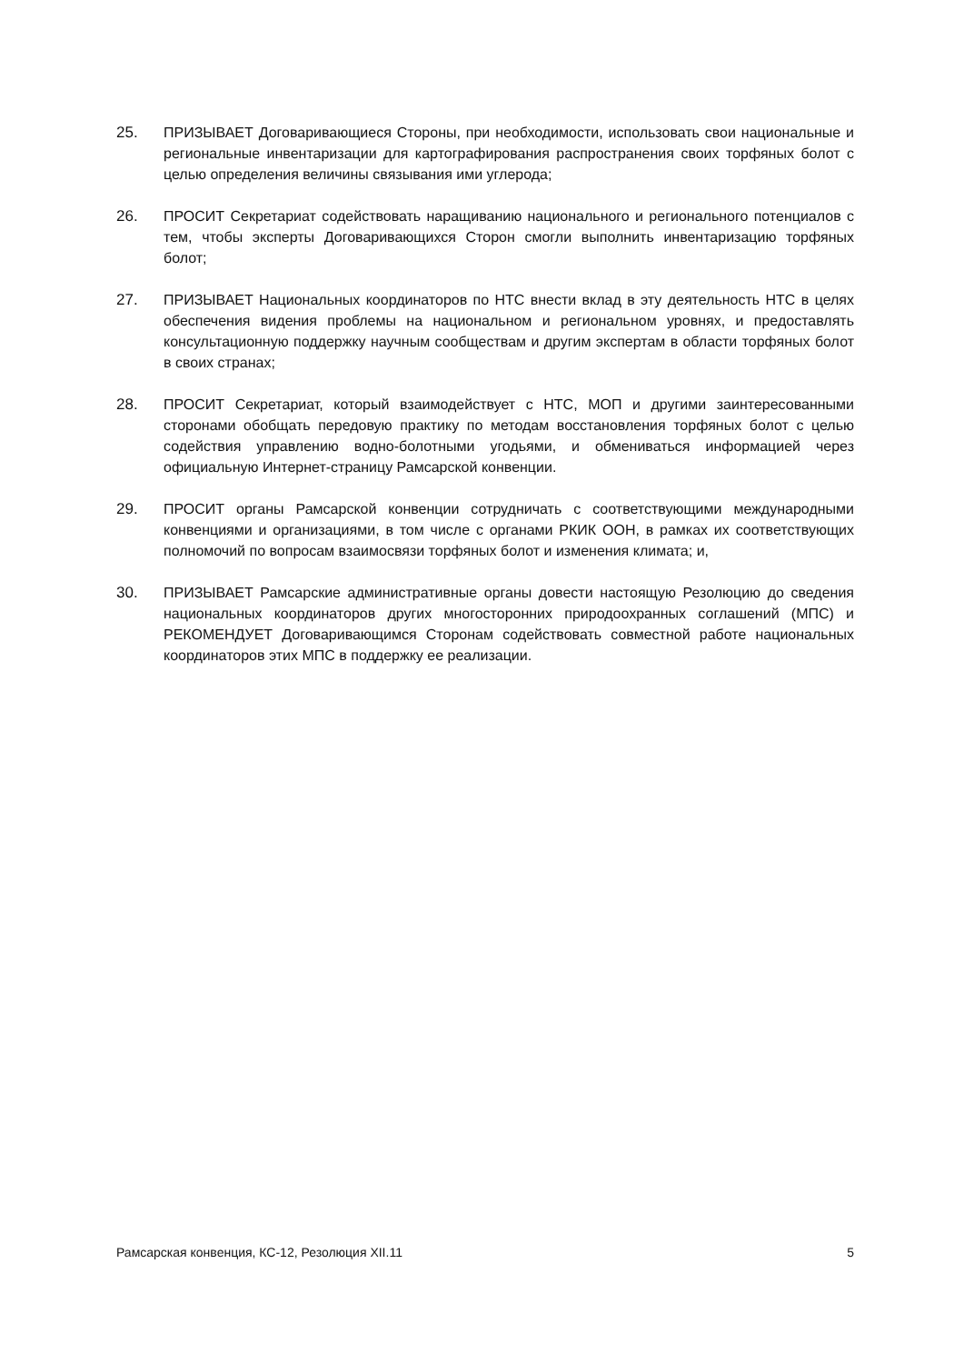25. ПРИЗЫВАЕТ Договаривающиеся Стороны, при необходимости, использовать свои национальные и региональные инвентаризации для картографирования распространения своих торфяных болот с целью определения величины связывания ими углерода;
26. ПРОСИТ Секретариат содействовать наращиванию национального и регионального потенциалов с тем, чтобы эксперты Договаривающихся Сторон смогли выполнить инвентаризацию торфяных болот;
27. ПРИЗЫВАЕТ Национальных координаторов по НТС внести вклад в эту деятельность НТС в целях обеспечения видения проблемы на национальном и региональном уровнях, и предоставлять консультационную поддержку научным сообществам и другим экспертам в области торфяных болот в своих странах;
28. ПРОСИТ Секретариат, который взаимодействует с НТС, МОП и другими заинтересованными сторонами обобщать передовую практику по методам восстановления торфяных болот с целью содействия управлению водно-болотными угодьями, и обмениваться информацией через официальную Интернет-страницу Рамсарской конвенции.
29. ПРОСИТ органы Рамсарской конвенции сотрудничать с соответствующими международными конвенциями и организациями, в том числе с органами РКИК ООН, в рамках их соответствующих полномочий по вопросам взаимосвязи торфяных болот и изменения климата; и,
30. ПРИЗЫВАЕТ Рамсарские административные органы довести настоящую Резолюцию до сведения национальных координаторов других многосторонних природоохранных соглашений (МПС) и РЕКОМЕНДУЕТ Договаривающимся Сторонам содействовать совместной работе национальных координаторов этих МПС в поддержку ее реализации.
Рамсарская конвенция, КС-12, Резолюция XII.11 5